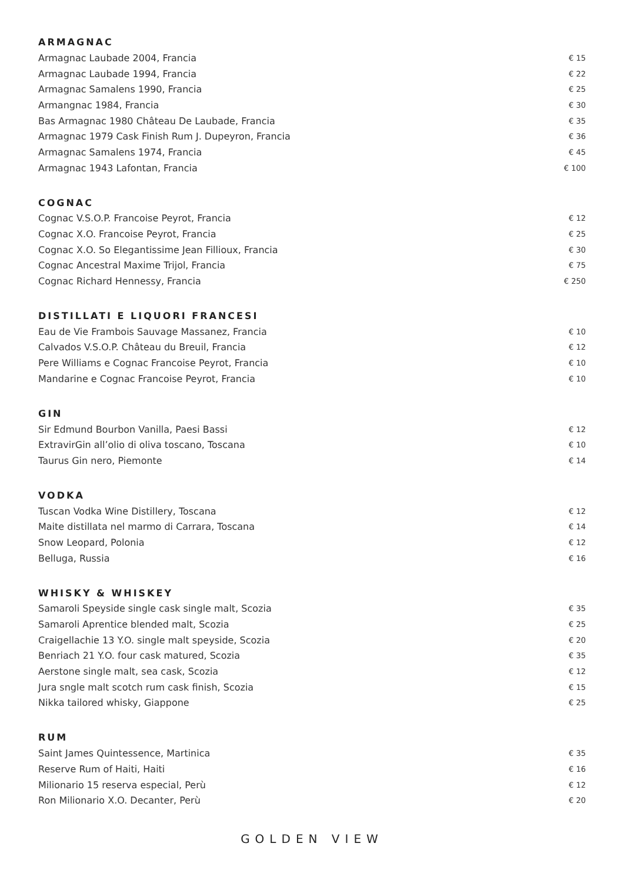ARMAGNAC
| Armagnac Laubade 2004, Francia | € 15 |
| Armagnac Laubade 1994, Francia | € 22 |
| Armagnac Samalens 1990, Francia | € 25 |
| Armangnac 1984, Francia | € 30 |
| Bas Armagnac 1980 Château De Laubade, Francia | € 35 |
| Armagnac 1979 Cask Finish Rum J. Dupeyron, Francia | € 36 |
| Armagnac Samalens 1974, Francia | € 45 |
| Armagnac 1943 Lafontan, Francia | € 100 |
COGNAC
| Cognac V.S.O.P. Francoise Peyrot, Francia | € 12 |
| Cognac X.O. Francoise Peyrot, Francia | € 25 |
| Cognac X.O. So Elegantissime Jean Fillioux, Francia | € 30 |
| Cognac Ancestral Maxime Trijol, Francia | € 75 |
| Cognac Richard Hennessy, Francia | € 250 |
DISTILLATI E LIQUORI FRANCESI
| Eau de Vie Frambois Sauvage Massanez, Francia | € 10 |
| Calvados V.S.O.P. Château du Breuil, Francia | € 12 |
| Pere Williams e Cognac Francoise Peyrot, Francia | € 10 |
| Mandarine e Cognac Francoise Peyrot, Francia | € 10 |
GIN
| Sir Edmund Bourbon Vanilla, Paesi Bassi | € 12 |
| ExtravirGin all’olio di oliva toscano, Toscana | € 10 |
| Taurus Gin nero, Piemonte | € 14 |
VODKA
| Tuscan Vodka Wine Distillery, Toscana | € 12 |
| Maite distillata nel marmo di Carrara, Toscana | € 14 |
| Snow Leopard, Polonia | € 12 |
| Belluga, Russia | € 16 |
WHISKY & WHISKEY
| Samaroli Speyside single cask single malt, Scozia | € 35 |
| Samaroli Aprentice blended malt, Scozia | € 25 |
| Craigellachie 13 Y.O. single malt speyside, Scozia | € 20 |
| Benriach 21 Y.O. four cask matured, Scozia | € 35 |
| Aerstone single malt, sea cask, Scozia | € 12 |
| Jura sngle malt scotch rum cask finish, Scozia | € 15 |
| Nikka tailored whisky, Giappone | € 25 |
RUM
| Saint James Quintessence, Martinica | € 35 |
| Reserve Rum of Haiti, Haiti | € 16 |
| Milionario 15 reserva especial, Perù | € 12 |
| Ron Milionario X.O. Decanter, Perù | € 20 |
GOLDEN VIEW